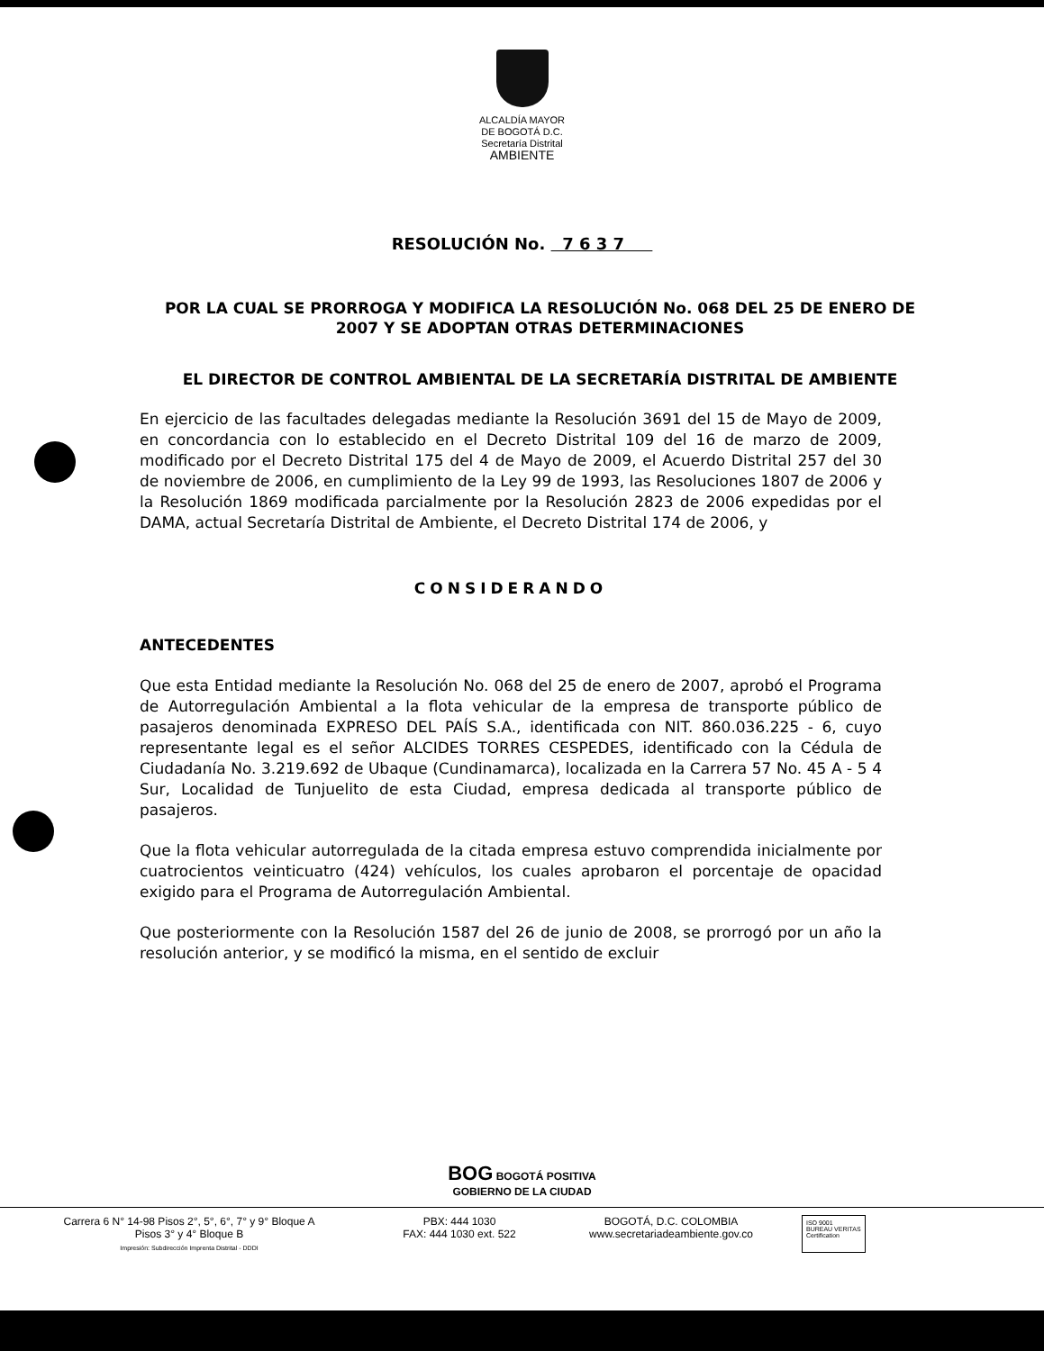ALCALDÍA MAYOR
DE BOGOTÁ D.C.
Secretaría Distrital
AMBIENTE
RESOLUCIÓN No. 7 6 3 7
POR LA CUAL SE PRORROGA Y MODIFICA LA RESOLUCIÓN No. 068 DEL 25 DE ENERO DE 2007 Y SE ADOPTAN OTRAS DETERMINACIONES
EL DIRECTOR DE CONTROL AMBIENTAL DE LA SECRETARÍA DISTRITAL DE AMBIENTE
En ejercicio de las facultades delegadas mediante la Resolución 3691 del 15 de Mayo de 2009, en concordancia con lo establecido en el Decreto Distrital 109 del 16 de marzo de 2009, modificado por el Decreto Distrital 175 del 4 de Mayo de 2009, el Acuerdo Distrital 257 del 30 de noviembre de 2006, en cumplimiento de la Ley 99 de 1993, las Resoluciones 1807 de 2006 y la Resolución 1869 modificada parcialmente por la Resolución 2823 de 2006 expedidas por el DAMA, actual Secretaría Distrital de Ambiente, el Decreto Distrital 174 de 2006, y
CONSIDERANDO
ANTECEDENTES
Que esta Entidad mediante la Resolución No. 068 del 25 de enero de 2007, aprobó el Programa de Autorregulación Ambiental a la flota vehicular de la empresa de transporte público de pasajeros denominada EXPRESO DEL PAÍS S.A., identificada con NIT. 860.036.225 - 6, cuyo representante legal es el señor ALCIDES TORRES CESPEDES, identificado con la Cédula de Ciudadanía No. 3.219.692 de Ubaque (Cundinamarca), localizada en la Carrera 57 No. 45 A - 5 4 Sur, Localidad de Tunjuelito de esta Ciudad, empresa dedicada al transporte público de pasajeros.
Que la flota vehicular autorregulada de la citada empresa estuvo comprendida inicialmente por cuatrocientos veinticuatro (424) vehículos, los cuales aprobaron el porcentaje de opacidad exigido para el Programa de Autorregulación Ambiental.
Que posteriormente con la Resolución 1587 del 26 de junio de 2008, se prorrogó por un año la resolución anterior, y se modificó la misma, en el sentido de excluir
BOG BOGOTÁ POSITIVA
GOBIERNO DE LA CIUDAD
Carrera 6 N° 14-98 Pisos 2°, 5°, 6°, 7° y 9° Bloque A
Pisos 3° y 4° Bloque B
Impresión: Subdirección Imprenta Distrital - DDDI
PBX: 444 1030
FAX: 444 1030 ext. 522
BOGOTÁ, D.C. COLOMBIA
www.secretariadeambiente.gov.co
ISO 9001
BUREAU VERITAS
Certification